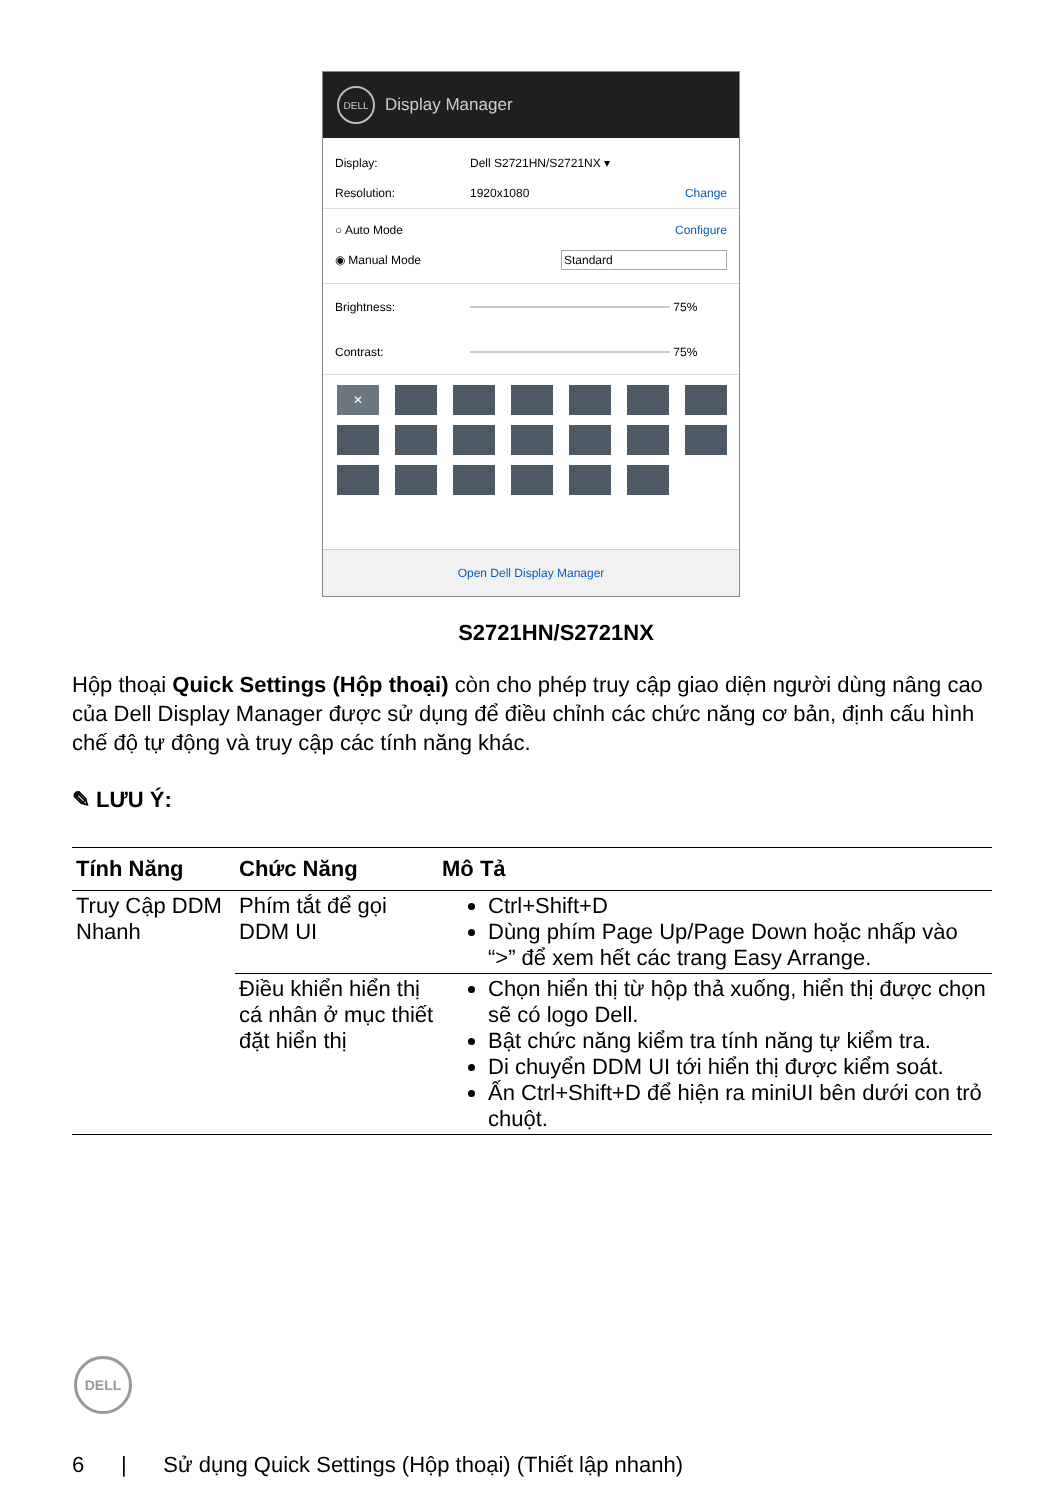DELL
Display Manager
Display: Dell S2721HN/S2721NX ▾
Resolution: 1920x1080 Change
○ Auto Mode Configure
◉ Manual Mode Standard
Brightness: 75%
Contrast: 75%
✕
Open Dell Display Manager
S2721HN/S2721NX
Hộp thoại Quick Settings (Hộp thoại) còn cho phép truy cập giao diện người dùng nâng cao của Dell Display Manager được sử dụng để điều chỉnh các chức năng cơ bản, định cấu hình chế độ tự động và truy cập các tính năng khác.
✎ LƯU Ý:
| Tính Năng | Chức Năng | Mô Tả |
| --- | --- | --- |
| Truy Cập DDM Nhanh | Phím tắt để gọi DDM UI | Ctrl+Shift+D Dùng phím Page Up/Page Down hoặc nhấp vào “>” để xem hết các trang Easy Arrange. |
| | Điều khiển hiển thị cá nhân ở mục thiết đặt hiển thị | Chọn hiển thị từ hộp thả xuống, hiển thị được chọn sẽ có logo Dell. Bật chức năng kiểm tra tính năng tự kiểm tra. Di chuyển DDM UI tới hiển thị được kiểm soát. Ấn Ctrl+Shift+D để hiện ra miniUI bên dưới con trỏ chuột. |
DELL
6 | Sử dụng Quick Settings (Hộp thoại) (Thiết lập nhanh)